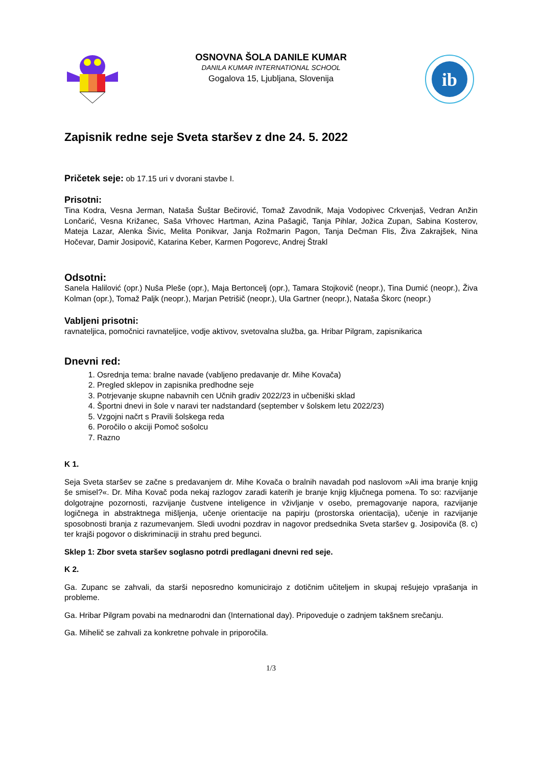OSNOVNA ŠOLA DANILE KUMAR
DANILA KUMAR INTERNATIONAL SCHOOL
Gogalova 15, Ljubljana, Slovenija
ib
Zapisnik redne seje Sveta staršev z dne 24. 5. 2022
Pričetek seje: ob 17.15 uri v dvorani stavbe I.
Prisotni:
Tina Kodra, Vesna Jerman, Nataša Šuštar Bečirović, Tomaž Zavodnik, Maja Vodopivec Crkvenjaš, Vedran Anžin Lončarić, Vesna Križanec, Saša Vrhovec Hartman, Azina Pašagič, Tanja Pihlar, Jožica Zupan, Sabina Kosterov, Mateja Lazar, Alenka Šivic, Melita Ponikvar, Janja Rožmarin Pagon, Tanja Dečman Flis, Živa Zakrajšek, Nina Hočevar, Damir Josipovič, Katarina Keber, Karmen Pogorevc, Andrej Štrakl
Odsotni:
Sanela Halilović (opr.) Nuša Pleše (opr.), Maja Bertoncelj (opr.), Tamara Stojkovič (neopr.), Tina Dumić (neopr.), Živa Kolman (opr.), Tomaž Paljk (neopr.), Marjan Petrišič (neopr.), Ula Gartner (neopr.), Nataša Škorc (neopr.)
Vabljeni prisotni:
ravnateljica, pomočnici ravnateljice, vodje aktivov, svetovalna služba, ga. Hribar Pilgram, zapisnikarica
Dnevni red:
1. Osrednja tema: bralne navade (vabljeno predavanje dr. Mihe Kovača)
2. Pregled sklepov in zapisnika predhodne seje
3. Potrjevanje skupne nabavnih cen Učnih gradiv 2022/23 in učbeniški sklad
4. Športni dnevi in šole v naravi ter nadstandard (september v šolskem letu 2022/23)
5. Vzgojni načrt s Pravili šolskega reda
6. Poročilo o akciji Pomoč sošolcu
7. Razno
K 1.
Seja Sveta staršev se začne s predavanjem dr. Mihe Kovača o bralnih navadah pod naslovom »Ali ima branje knjig še smisel?«. Dr. Miha Kovač poda nekaj razlogov zaradi katerih je branje knjig ključnega pomena. To so: razvijanje dolgotrajne pozornosti, razvijanje čustvene inteligence in vživljanje v osebo, premagovanje napora, razvijanje logičnega in abstraktnega mišljenja, učenje orientacije na papirju (prostorska orientacija), učenje in razvijanje sposobnosti branja z razumevanjem. Sledi uvodni pozdrav in nagovor predsednika Sveta staršev g. Josipoviča (8. c) ter krajši pogovor o diskriminaciji in strahu pred begunci.
Sklep 1: Zbor sveta staršev soglasno potrdi predlagani dnevni red seje.
K 2.
Ga. Zupanc se zahvali, da starši neposredno komunicirajo z dotičnim učiteljem in skupaj rešujejo vprašanja in probleme.
Ga. Hribar Pilgram povabi na mednarodni dan (International day). Pripoveduje o zadnjem takšnem srečanju.
Ga. Mihelič se zahvali za konkretne pohvale in priporočila.
1/3